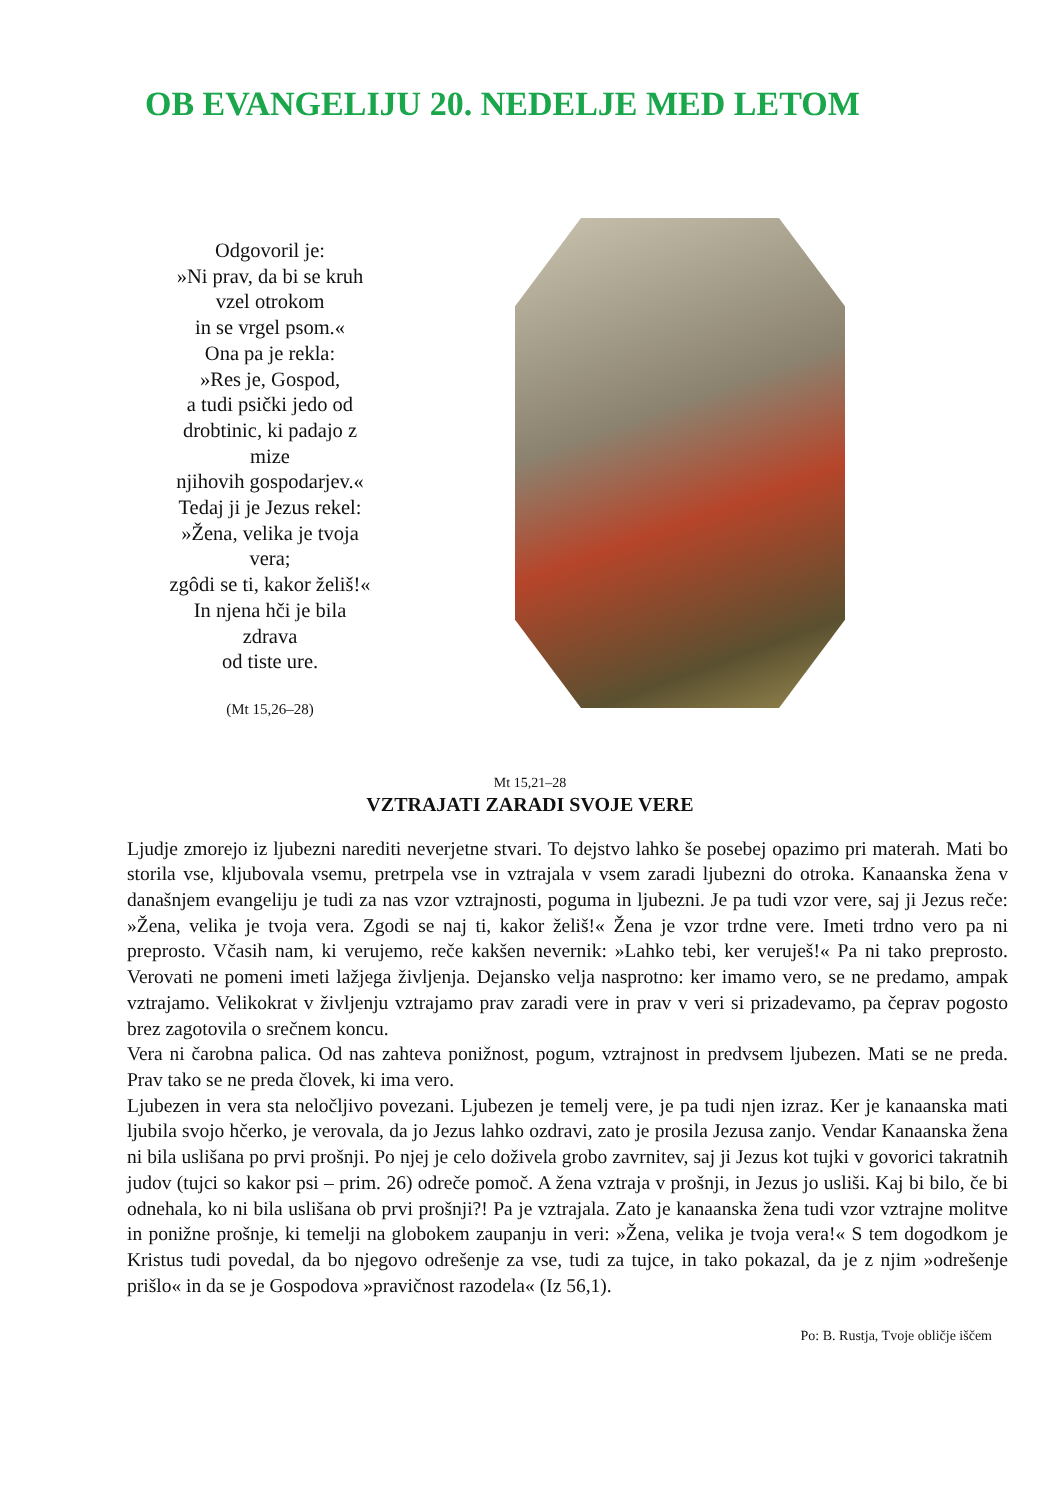OB EVANGELIJU 20. NEDELJE MED LETOM
Odgovoril je:
»Ni prav, da bi se kruh
vzel otrokom
in se vrgel psom.«
Ona pa je rekla:
»Res je, Gospod,
a tudi psički jedo od
drobtinic, ki padajo z
mize
njihovih gospodarjev.«
Tedaj ji je Jezus rekel:
»Žena, velika je tvoja
vera;
zgôdi se ti, kakor želiš!«
In njena hči je bila
zdrava
od tiste ure.
(Mt 15,26–28)
Mt 15,21–28
VZTRAJATI ZARADI SVOJE VERE
Ljudje zmorejo iz ljubezni narediti neverjetne stvari. To dejstvo lahko še posebej opazimo pri materah. Mati bo storila vse, kljubovala vsemu, pretrpela vse in vztrajala v vsem zaradi ljubezni do otroka. Kanaanska žena v današnjem evangeliju je tudi za nas vzor vztrajnosti, poguma in ljubezni. Je pa tudi vzor vere, saj ji Jezus reče: »Žena, velika je tvoja vera. Zgodi se naj ti, kakor želiš!« Žena je vzor trdne vere. Imeti trdno vero pa ni preprosto. Včasih nam, ki verujemo, reče kakšen nevernik: »Lahko tebi, ker veruješ!« Pa ni tako preprosto. Verovati ne pomeni imeti lažjega življenja. Dejansko velja nasprotno: ker imamo vero, se ne predamo, ampak vztrajamo. Velikokrat v življenju vztrajamo prav zaradi vere in prav v veri si prizadevamo, pa čeprav pogosto brez zagotovila o srečnem koncu.
Vera ni čarobna palica. Od nas zahteva ponižnost, pogum, vztrajnost in predvsem ljubezen. Mati se ne preda. Prav tako se ne preda človek, ki ima vero.
Ljubezen in vera sta neločljivo povezani. Ljubezen je temelj vere, je pa tudi njen izraz. Ker je kanaanska mati ljubila svojo hčerko, je verovala, da jo Jezus lahko ozdravi, zato je prosila Jezusa zanjo. Vendar Kanaanska žena ni bila uslišana po prvi prošnji. Po njej je celo doživela grobo zavrnitev, saj ji Jezus kot tujki v govorici takratnih judov (tujci so kakor psi – prim. 26) odreče pomoč. A žena vztraja v prošnji, in Jezus jo usliši. Kaj bi bilo, če bi odnehala, ko ni bila uslišana ob prvi prošnji?! Pa je vztrajala. Zato je kanaanska žena tudi vzor vztrajne molitve in ponižne prošnje, ki temelji na globokem zaupanju in veri: »Žena, velika je tvoja vera!« S tem dogodkom je Kristus tudi povedal, da bo njegovo odrešenje za vse, tudi za tujce, in tako pokazal, da je z njim »odrešenje prišlo« in da se je Gospodova »pravičnost razodela« (Iz 56,1).
Po: B. Rustja, Tvoje obličje iščem